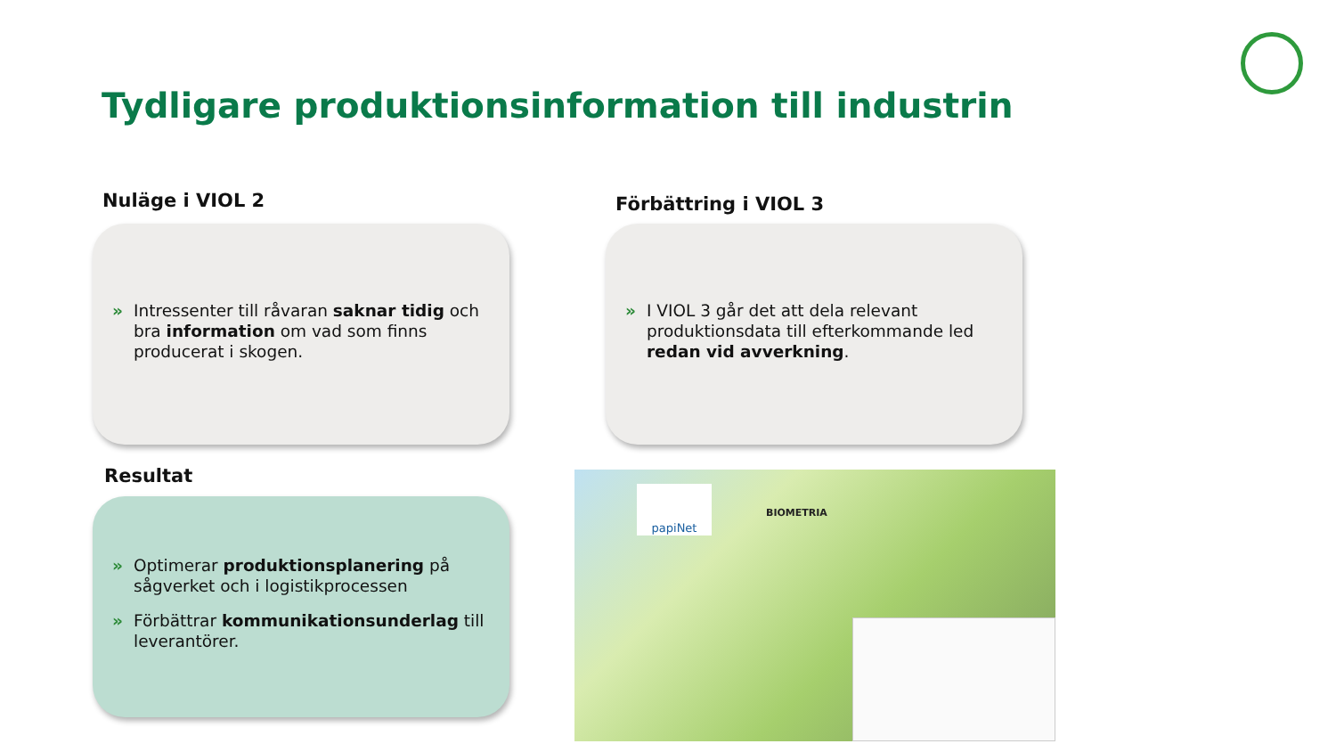Tydligare produktionsinformation till industrin
Nuläge i VIOL 2 Förbättring i VIOL 3
» Intressenter till råvaran saknar tidig och bra information om vad som finns producerat i skogen.
» I VIOL 3 går det att dela relevant produktionsdata till efterkommande led redan vid avverkning.
Resultat
» Optimerar produktionsplanering på sågverket och i logistikprocessen
» Förbättrar kommunikationsunderlag till leverantörer.
papiNet
BIOMETRIA